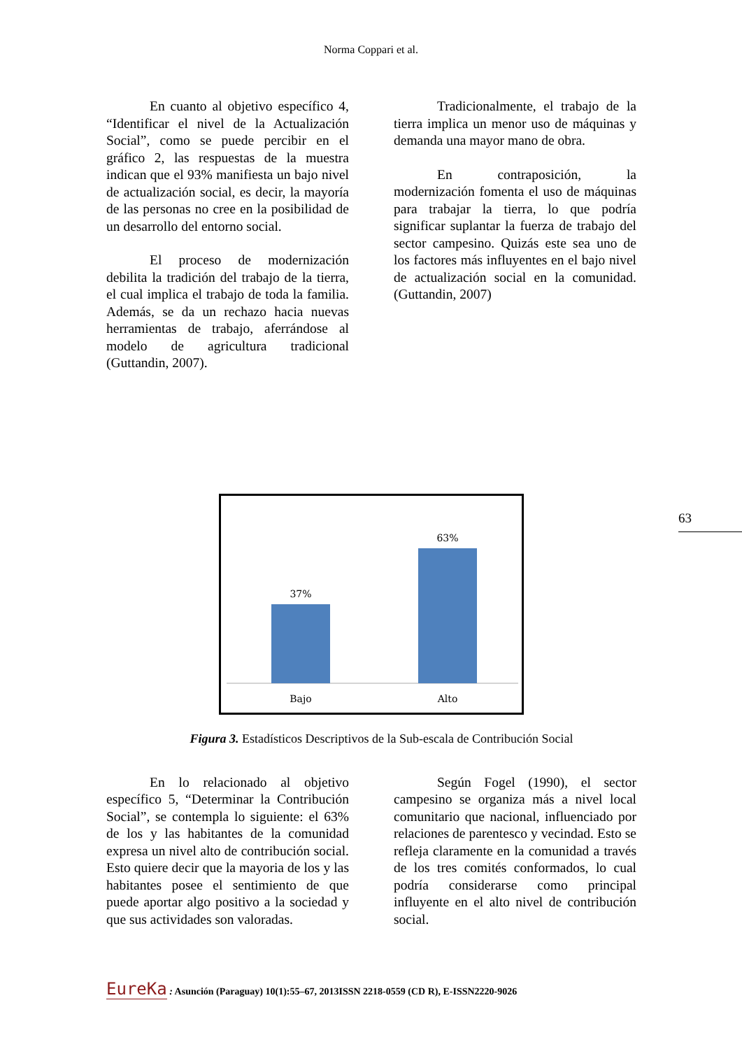Norma Coppari et al.
En cuanto al objetivo específico 4, “Identificar el nivel de la Actualización Social”, como se puede percibir en el gráfico 2, las respuestas de la muestra indican que el 93% manifiesta un bajo nivel de actualización social, es decir, la mayoría de las personas no cree en la posibilidad de un desarrollo del entorno social.
El proceso de modernización debilita la tradición del trabajo de la tierra, el cual implica el trabajo de toda la familia. Además, se da un rechazo hacia nuevas herramientas de trabajo, aferrándose al modelo de agricultura tradicional (Guttandin, 2007).
Tradicionalmente, el trabajo de la tierra implica un menor uso de máquinas y demanda una mayor mano de obra.
En contraposición, la modernización fomenta el uso de máquinas para trabajar la tierra, lo que podría significar suplantar la fuerza de trabajo del sector campesino. Quizás este sea uno de los factores más influyentes en el bajo nivel de actualización social en la comunidad. (Guttandin, 2007)
63
37%
63%
Bajo
Alto
Figura 3. Estadísticos Descriptivos de la Sub-escala de Contribución Social
En lo relacionado al objetivo específico 5, “Determinar la Contribución Social”, se contempla lo siguiente: el 63% de los y las habitantes de la comunidad expresa un nivel alto de contribución social. Esto quiere decir que la mayoria de los y las habitantes posee el sentimiento de que puede aportar algo positivo a la sociedad y que sus actividades son valoradas.
Según Fogel (1990), el sector campesino se organiza más a nivel local comunitario que nacional, influenciado por relaciones de parentesco y vecindad. Esto se refleja claramente en la comunidad a través de los tres comités conformados, lo cual podría considerarse como principal influyente en el alto nivel de contribución social.
EureKa : Asunción (Paraguay) 10(1):55–67, 2013ISSN 2218-0559 (CD R), E-ISSN2220-9026